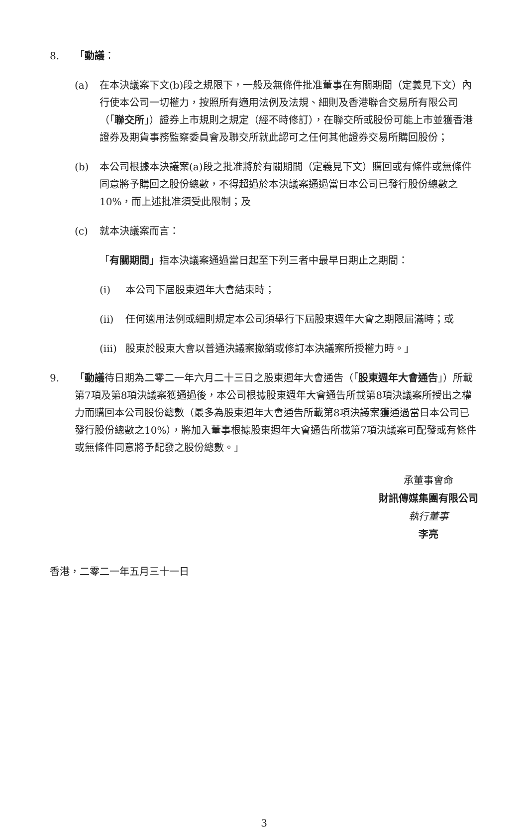8. 「動議：
(a) 在本決議案下文(b)段之規限下，一般及無條件批准董事在有關期間（定義見下文）內行使本公司一切權力，按照所有適用法例及法規、細則及香港聯合交易所有限公司（「聯交所」）證券上市規則之規定（經不時修訂），在聯交所或股份可能上市並獲香港證券及期貨事務監察委員會及聯交所就此認可之任何其他證券交易所購回股份；
(b) 本公司根據本決議案(a)段之批准將於有關期間（定義見下文）購回或有條件或無條件同意將予購回之股份總數，不得超過於本決議案通過當日本公司已發行股份總數之10%，而上述批准須受此限制；及
(c) 就本決議案而言：
「有關期間」指本決議案通過當日起至下列三者中最早日期止之期間：
(i) 本公司下屆股東週年大會結束時；
(ii) 任何適用法例或細則規定本公司須舉行下屆股東週年大會之期限屆滿時；或
(iii) 股東於股東大會以普通決議案撤銷或修訂本決議案所授權力時。」
9. 「動議待日期為二零二一年六月二十三日之股東週年大會通告（「股東週年大會通告」）所載第7項及第8項決議案獲通過後，本公司根據股東週年大會通告所載第8項決議案所授出之權力而購回本公司股份總數（最多為股東週年大會通告所載第8項決議案獲通過當日本公司已發行股份總數之10%），將加入董事根據股東週年大會通告所載第7項決議案可配發或有條件或無條件同意將予配發之股份總數。」
承董事會命
財訊傳媒集團有限公司
執行董事
李亮
香港，二零二一年五月三十一日
3